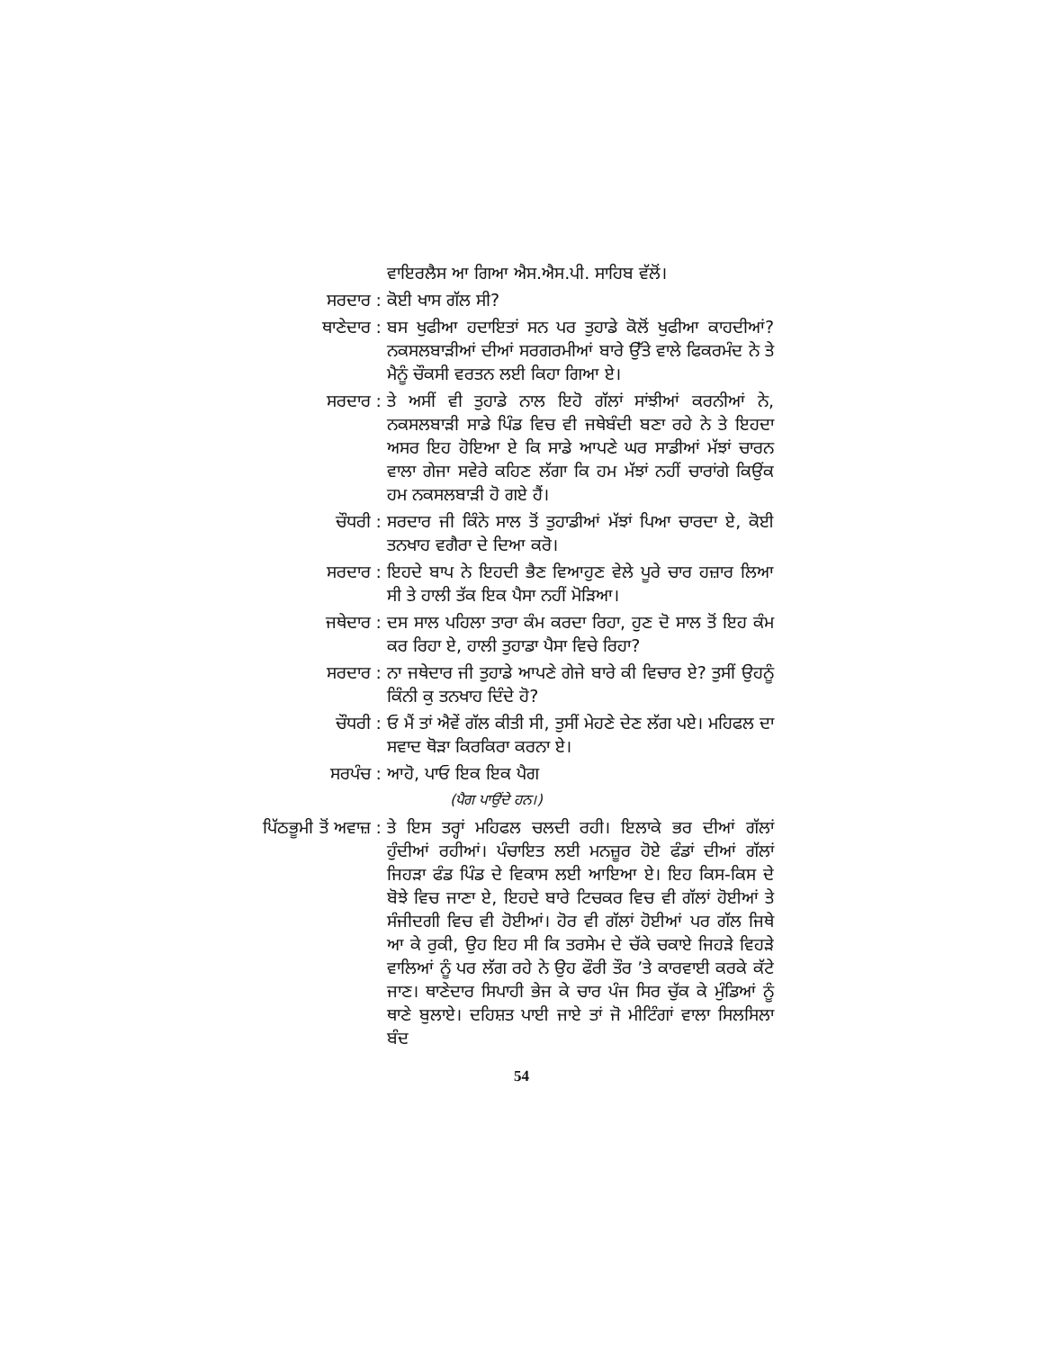ਵਾਇਰਲੈਸ ਆ ਗਿਆ ਐਸ.ਐਸ.ਪੀ. ਸਾਹਿਬ ਵੱਲੋਂ।
ਸਰਦਾਰ : ਕੋਈ ਖਾਸ ਗੱਲ ਸੀ?
ਥਾਣੇਦਾਰ : ਬਸ ਖੁਫੀਆ ਹਦਾਇਤਾਂ ਸਨ ਪਰ ਤੁਹਾਡੇ ਕੋਲੋਂ ਖੁਫੀਆ ਕਾਹਦੀਆਂ? ਨਕਸਲਬਾੜੀਆਂ ਦੀਆਂ ਸਰਗਰਮੀਆਂ ਬਾਰੇ ਉੱਤੇ ਵਾਲੇ ਫਿਕਰਮੰਦ ਨੇ ਤੇ ਮੈਨੂੰ ਚੌਕਸੀ ਵਰਤਨ ਲਈ ਕਿਹਾ ਗਿਆ ਏ।
ਸਰਦਾਰ : ਤੇ ਅਸੀਂ ਵੀ ਤੁਹਾਡੇ ਨਾਲ ਇਹੋ ਗੱਲਾਂ ਸਾਂਝੀਆਂ ਕਰਨੀਆਂ ਨੇ, ਨਕਸਲਬਾੜੀ ਸਾਡੇ ਪਿੰਡ ਵਿਚ ਵੀ ਜਥੇਬੰਦੀ ਬਣਾ ਰਹੇ ਨੇ ਤੇ ਇਹਦਾ ਅਸਰ ਇਹ ਹੋਇਆ ਏ ਕਿ ਸਾਡੇ ਆਪਣੇ ਘਰ ਸਾਡੀਆਂ ਮੱਝਾਂ ਚਾਰਨ ਵਾਲਾ ਗੇਜਾ ਸਵੇਰੇ ਕਹਿਣ ਲੱਗਾ ਕਿ ਹਮ ਮੱਝਾਂ ਨਹੀਂ ਚਾਰਾਂਗੇ ਕਿਉਂਕ ਹਮ ਨਕਸਲਬਾੜੀ ਹੋ ਗਏ ਹੈਂ।
ਚੌਧਰੀ : ਸਰਦਾਰ ਜੀ ਕਿੰਨੇ ਸਾਲ ਤੋਂ ਤੁਹਾਡੀਆਂ ਮੱਝਾਂ ਪਿਆ ਚਾਰਦਾ ਏ, ਕੋਈ ਤਨਖਾਹ ਵਗੈਰਾ ਦੇ ਦਿਆ ਕਰੋ।
ਸਰਦਾਰ : ਇਹਦੇ ਬਾਪ ਨੇ ਇਹਦੀ ਭੈਣ ਵਿਆਹੁਣ ਵੇਲੇ ਪੂਰੇ ਚਾਰ ਹਜ਼ਾਰ ਲਿਆ ਸੀ ਤੇ ਹਾਲੀ ਤੱਕ ਇਕ ਪੈਸਾ ਨਹੀਂ ਮੋੜਿਆ।
ਜਥੇਦਾਰ : ਦਸ ਸਾਲ ਪਹਿਲਾ ਤਾਰਾ ਕੰਮ ਕਰਦਾ ਰਿਹਾ, ਹੁਣ ਦੋ ਸਾਲ ਤੋਂ ਇਹ ਕੰਮ ਕਰ ਰਿਹਾ ਏ, ਹਾਲੀ ਤੁਹਾਡਾ ਪੈਸਾ ਵਿਚੇ ਰਿਹਾ?
ਸਰਦਾਰ : ਨਾ ਜਥੇਦਾਰ ਜੀ ਤੁਹਾਡੇ ਆਪਣੇ ਗੇਜੇ ਬਾਰੇ ਕੀ ਵਿਚਾਰ ਏ? ਤੁਸੀਂ ਉਹਨੂੰ ਕਿੰਨੀ ਕੁ ਤਨਖਾਹ ਦਿੰਦੇ ਹੋ?
ਚੌਧਰੀ : ਓ ਮੈਂ ਤਾਂ ਐਵੇਂ ਗੱਲ ਕੀਤੀ ਸੀ, ਤੁਸੀਂ ਮੇਹਣੇ ਦੇਣ ਲੱਗ ਪਏ। ਮਹਿਫਲ ਦਾ ਸਵਾਦ ਥੋੜਾ ਕਿਰਕਿਰਾ ਕਰਨਾ ਏ।
ਸਰਪੰਚ : ਆਹੋ, ਪਾਓ ਇਕ ਇਕ ਪੈਗ
(ਪੈਗ ਪਾਉਂਦੇ ਹਨ।)
ਪਿੱਠਭੂਮੀ ਤੋਂ ਅਵਾਜ਼ : ਤੇ ਇਸ ਤਰ੍ਹਾਂ ਮਹਿਫਲ ਚਲਦੀ ਰਹੀ। ਇਲਾਕੇ ਭਰ ਦੀਆਂ ਗੱਲਾਂ ਹੁੰਦੀਆਂ ਰਹੀਆਂ। ਪੰਚਾਇਤ ਲਈ ਮਨਜ਼ੂਰ ਹੋਏ ਫੰਡਾਂ ਦੀਆਂ ਗੱਲਾਂ ਜਿਹੜਾ ਫੰਡ ਪਿੰਡ ਦੇ ਵਿਕਾਸ ਲਈ ਆਇਆ ਏ। ਇਹ ਕਿਸ-ਕਿਸ ਦੇ ਬੋਝੇ ਵਿਚ ਜਾਣਾ ਏ, ਇਹਦੇ ਬਾਰੇ ਟਿਚਕਰ ਵਿਚ ਵੀ ਗੱਲਾਂ ਹੋਈਆਂ ਤੇ ਸੰਜੀਦਗੀ ਵਿਚ ਵੀ ਹੋਈਆਂ। ਹੋਰ ਵੀ ਗੱਲਾਂ ਹੋਈਆਂ ਪਰ ਗੱਲ ਜਿਥੇ ਆ ਕੇ ਰੁਕੀ, ਉਹ ਇਹ ਸੀ ਕਿ ਤਰਸੇਮ ਦੇ ਚੱਕੇ ਚਕਾਏ ਜਿਹੜੇ ਵਿਹੜੇ ਵਾਲਿਆਂ ਨੂੰ ਪਰ ਲੱਗ ਰਹੇ ਨੇ ਉਹ ਫੌਰੀ ਤੌਰ ’ਤੇ ਕਾਰਵਾਈ ਕਰਕੇ ਕੱਟੇ ਜਾਣ। ਥਾਣੇਦਾਰ ਸਿਪਾਹੀ ਭੇਜ ਕੇ ਚਾਰ ਪੰਜ ਸਿਰ ਚੁੱਕ ਕੇ ਮੁੰਡਿਆਂ ਨੂੰ ਥਾਣੇ ਬੁਲਾਏ। ਦਹਿਸ਼ਤ ਪਾਈ ਜਾਏ ਤਾਂ ਜੋ ਮੀਟਿੰਗਾਂ ਵਾਲਾ ਸਿਲਸਿਲਾ ਬੰਦ
54